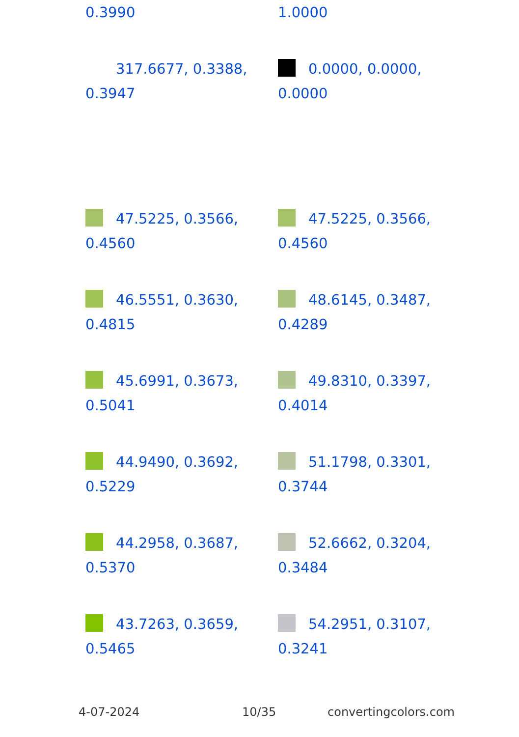0.3990 1.0000
317.6677, 0.3388, 0.3947
0.0000, 0.0000, 0.0000
47.5225, 0.3566, 0.4560
47.5225, 0.3566, 0.4560
46.5551, 0.3630, 0.4815
48.6145, 0.3487, 0.4289
45.6991, 0.3673, 0.5041
49.8310, 0.3397, 0.4014
44.9490, 0.3692, 0.5229
51.1798, 0.3301, 0.3744
44.2958, 0.3687, 0.5370
52.6662, 0.3204, 0.3484
43.7263, 0.3659, 0.5465
54.2951, 0.3107, 0.3241
4-07-2024 10/35 convertingcolors.com